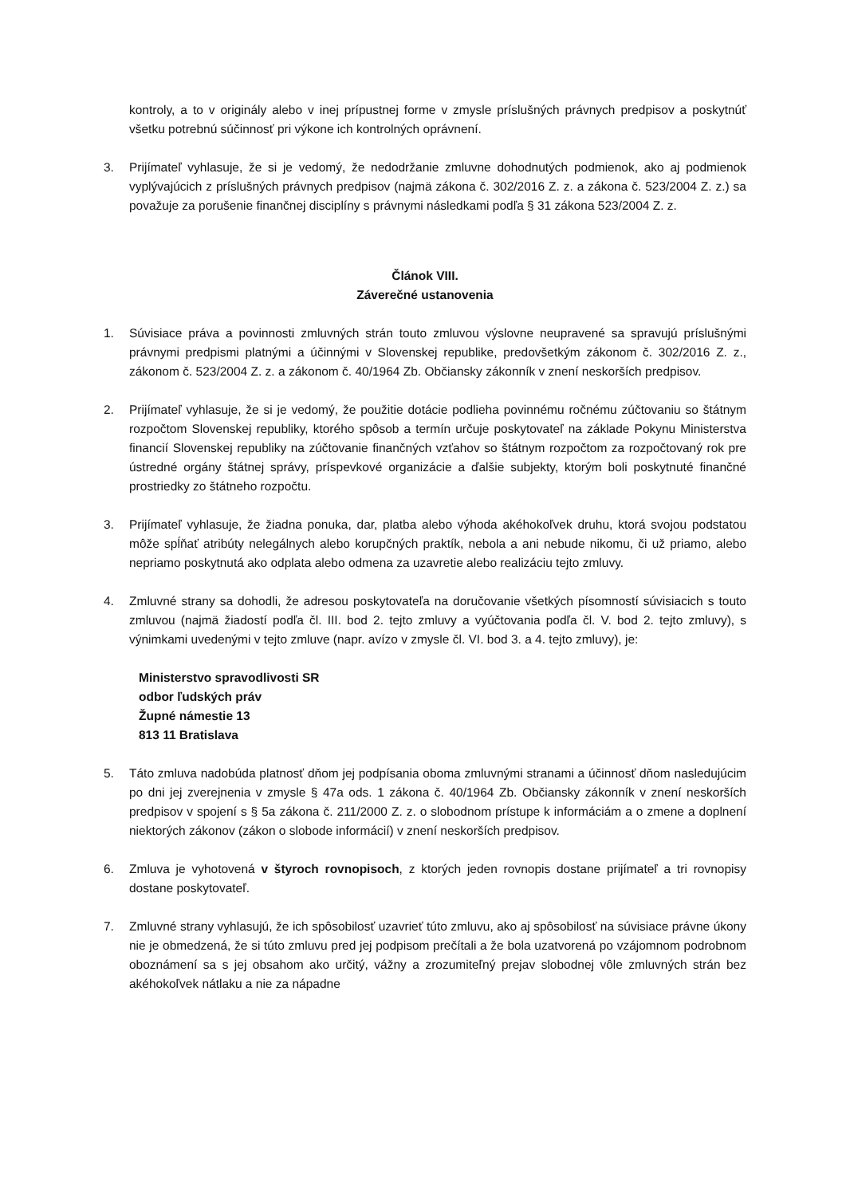kontroly, a to v originály alebo v inej prípustnej forme v zmysle príslušných právnych predpisov a poskytnúť všetku potrebnú súčinnosť pri výkone ich kontrolných oprávnení.
3. Prijímateľ vyhlasuje, že si je vedomý, že nedodržanie zmluvne dohodnutých podmienok, ako aj podmienok vyplývajúcich z príslušných právnych predpisov (najmä zákona č. 302/2016 Z. z. a zákona č. 523/2004 Z. z.) sa považuje za porušenie finančnej disciplíny s právnymi následkami podľa § 31 zákona 523/2004 Z. z.
Článok VIII.
Záverečné ustanovenia
1. Súvisiace práva a povinnosti zmluvných strán touto zmluvou výslovne neupravené sa spravujú príslušnými právnymi predpismi platnými a účinnými v Slovenskej republike, predovšetkým zákonom č. 302/2016 Z. z., zákonom č. 523/2004 Z. z. a zákonom č. 40/1964 Zb. Občiansky zákonník v znení neskorších predpisov.
2. Prijímateľ vyhlasuje, že si je vedomý, že použitie dotácie podlieha povinnému ročnému zúčtovaniu so štátnym rozpočtom Slovenskej republiky, ktorého spôsob a termín určuje poskytovateľ na základe Pokynu Ministerstva financií Slovenskej republiky na zúčtovanie finančných vzťahov so štátnym rozpočtom za rozpočtovaný rok pre ústredné orgány štátnej správy, príspevkové organizácie a ďalšie subjekty, ktorým boli poskytnuté finančné prostriedky zo štátneho rozpočtu.
3. Prijímateľ vyhlasuje, že žiadna ponuka, dar, platba alebo výhoda akéhokoľvek druhu, ktorá svojou podstatou môže spĺňať atribúty nelegálnych alebo korupčných praktík, nebola a ani nebude nikomu, či už priamo, alebo nepriamo poskytnutá ako odplata alebo odmena za uzavretie alebo realizáciu tejto zmluvy.
4. Zmluvné strany sa dohodli, že adresou poskytovateľa na doručovanie všetkých písomností súvisiacich s touto zmluvou (najmä žiadostí podľa čl. III. bod 2. tejto zmluvy a vyúčtovania podľa čl. V. bod 2. tejto zmluvy), s výnimkami uvedenými v tejto zmluve (napr. avízo v zmysle čl. VI. bod 3. a 4. tejto zmluvy), je:
Ministerstvo spravodlivosti SR
odbor ľudských práv
Župné námestie 13
813 11 Bratislava
5. Táto zmluva nadobúda platnosť dňom jej podpísania oboma zmluvnými stranami a účinnosť dňom nasledujúcim po dni jej zverejnenia v zmysle § 47a ods. 1 zákona č. 40/1964 Zb. Občiansky zákonník v znení neskorších predpisov v spojení s § 5a zákona č. 211/2000 Z. z. o slobodnom prístupe k informáciám a o zmene a doplnení niektorých zákonov (zákon o slobode informácií) v znení neskorších predpisov.
6. Zmluva je vyhotovená v štyroch rovnopisoch, z ktorých jeden rovnopis dostane prijímateľ a tri rovnopisy dostane poskytovateľ.
7. Zmluvné strany vyhlasujú, že ich spôsobilosť uzavrieť túto zmluvu, ako aj spôsobilosť na súvisiace právne úkony nie je obmedzená, že si túto zmluvu pred jej podpisom prečítali a že bola uzatvorená po vzájomnom podrobnom oboznámení sa s jej obsahom ako určitý, vážny a zrozumiteľný prejav slobodnej vôle zmluvných strán bez akéhokoľvek nátlaku a nie za nápadne